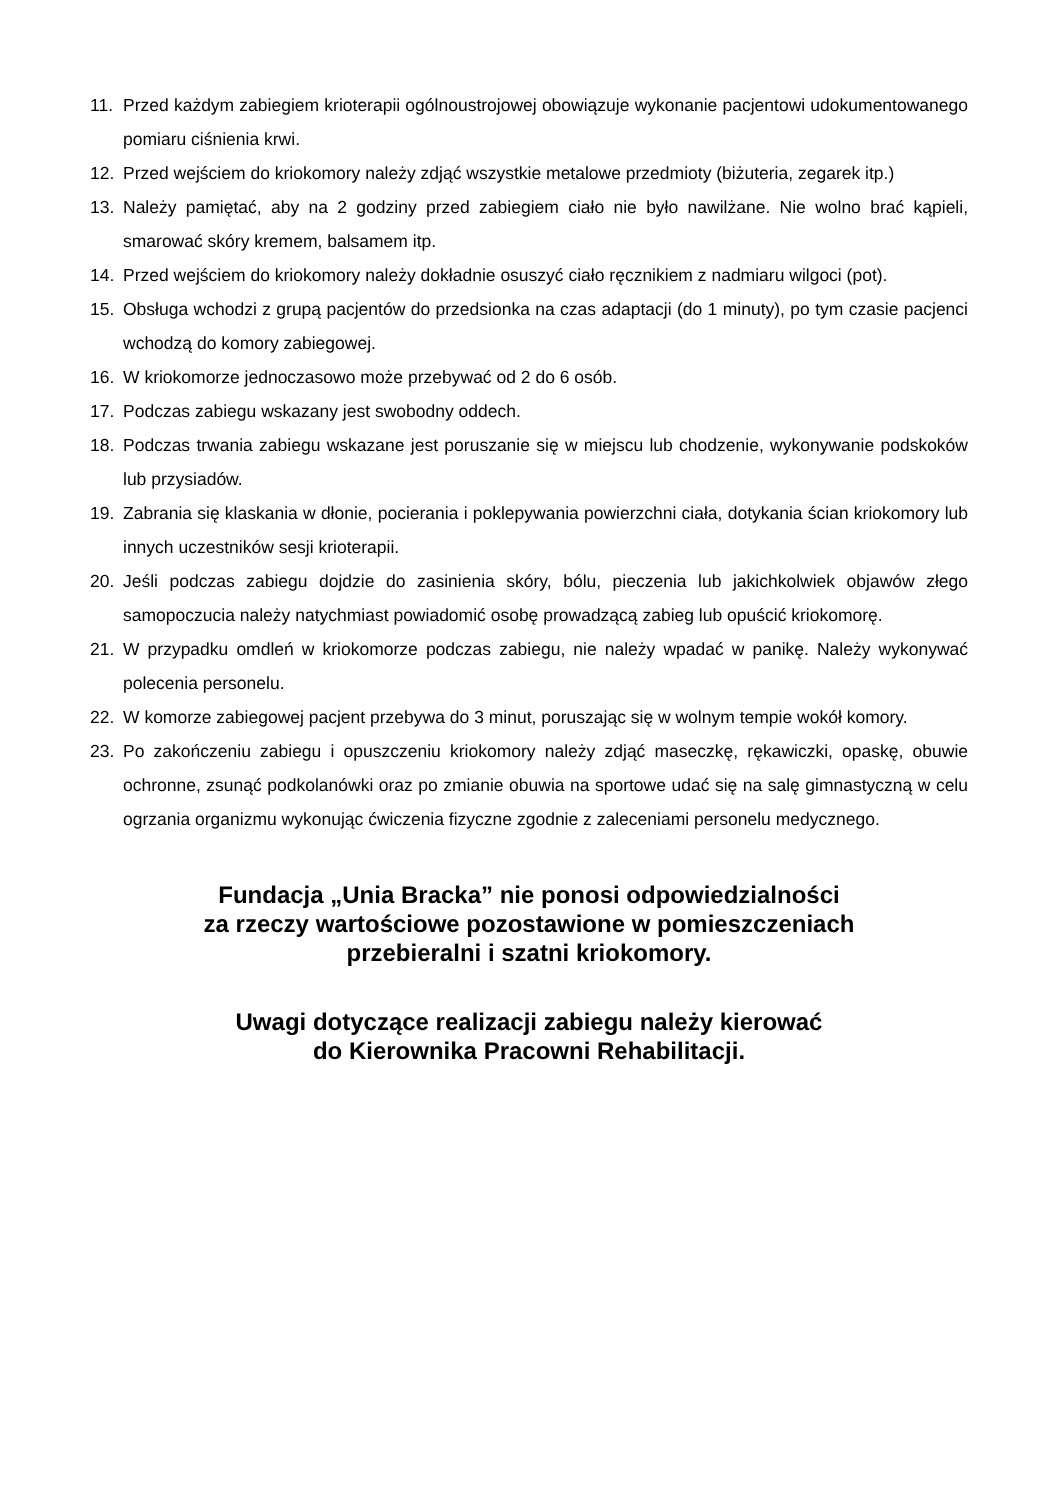11. Przed każdym zabiegiem krioterapii ogólnoustrojowej obowiązuje wykonanie pacjentowi udokumentowanego pomiaru ciśnienia krwi.
12. Przed wejściem do kriokomory należy zdjąć wszystkie metalowe przedmioty (biżuteria, zegarek itp.)
13. Należy pamiętać, aby na 2 godziny przed zabiegiem ciało nie było nawilżane. Nie wolno brać kąpieli, smarować skóry kremem, balsamem itp.
14. Przed wejściem do kriokomory należy dokładnie osuszyć ciało ręcznikiem z nadmiaru wilgoci (pot).
15. Obsługa wchodzi z grupą pacjentów do przedsionka na czas adaptacji (do 1 minuty), po tym czasie pacjenci wchodzą do komory zabiegowej.
16. W kriokomorze jednoczasowo może przebywać od 2 do 6 osób.
17. Podczas zabiegu wskazany jest swobodny oddech.
18. Podczas trwania zabiegu wskazane jest poruszanie się w miejscu lub chodzenie, wykonywanie podskoków lub przysiadów.
19. Zabrania się klaskania w dłonie, pocierania i poklepywania powierzchni ciała, dotykania ścian kriokomory lub innych uczestników sesji krioterapii.
20. Jeśli podczas zabiegu dojdzie do zasinienia skóry, bólu, pieczenia lub jakichkolwiek objawów złego samopoczucia należy natychmiast powiadomić osobę prowadzącą zabieg lub opuścić kriokomorę.
21. W przypadku omdleń w kriokomorze podczas zabiegu, nie należy wpadać w panikę. Należy wykonywać polecenia personelu.
22. W komorze zabiegowej pacjent przebywa do 3 minut, poruszając się w wolnym tempie wokół komory.
23. Po zakończeniu zabiegu i opuszczeniu kriokomory należy zdjąć maseczkę, rękawiczki, opaskę, obuwie ochronne, zsunąć podkolanówki oraz po zmianie obuwia na sportowe udać się na salę gimnastyczną w celu ogrzania organizmu wykonując ćwiczenia fizyczne zgodnie z zaleceniami personelu medycznego.
Fundacja „Unia Bracka” nie ponosi odpowiedzialności
za rzeczy wartościowe pozostawione w pomieszczeniach
przebieralni i szatni kriokomory.
Uwagi dotyczące realizacji zabiegu należy kierować
do Kierownika Pracowni Rehabilitacji.